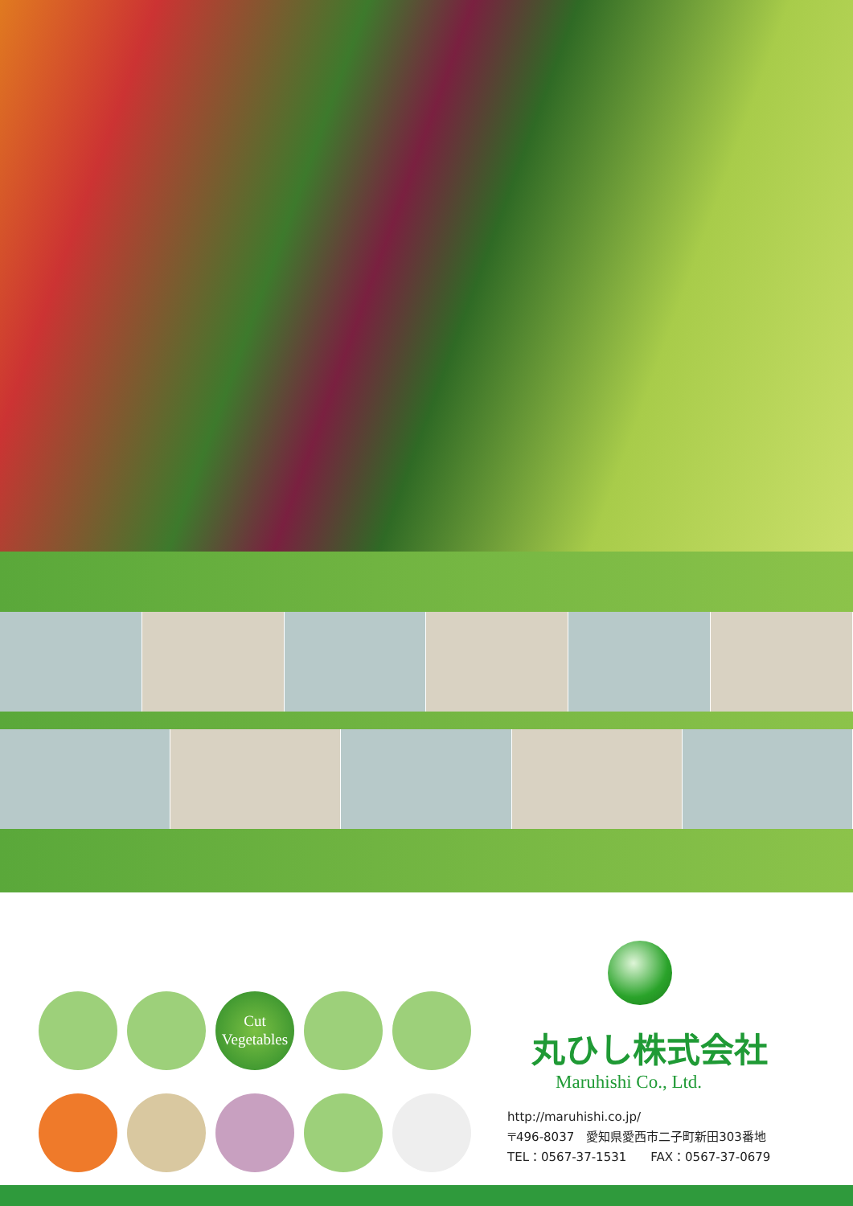Cut
Vegetables
丸ひし株式会社
Maruhishi Co., Ltd.
http://maruhishi.co.jp/
〒496-8037　愛知県愛西市二子町新田303番地
TEL：0567-37-1531　　FAX：0567-37-0679